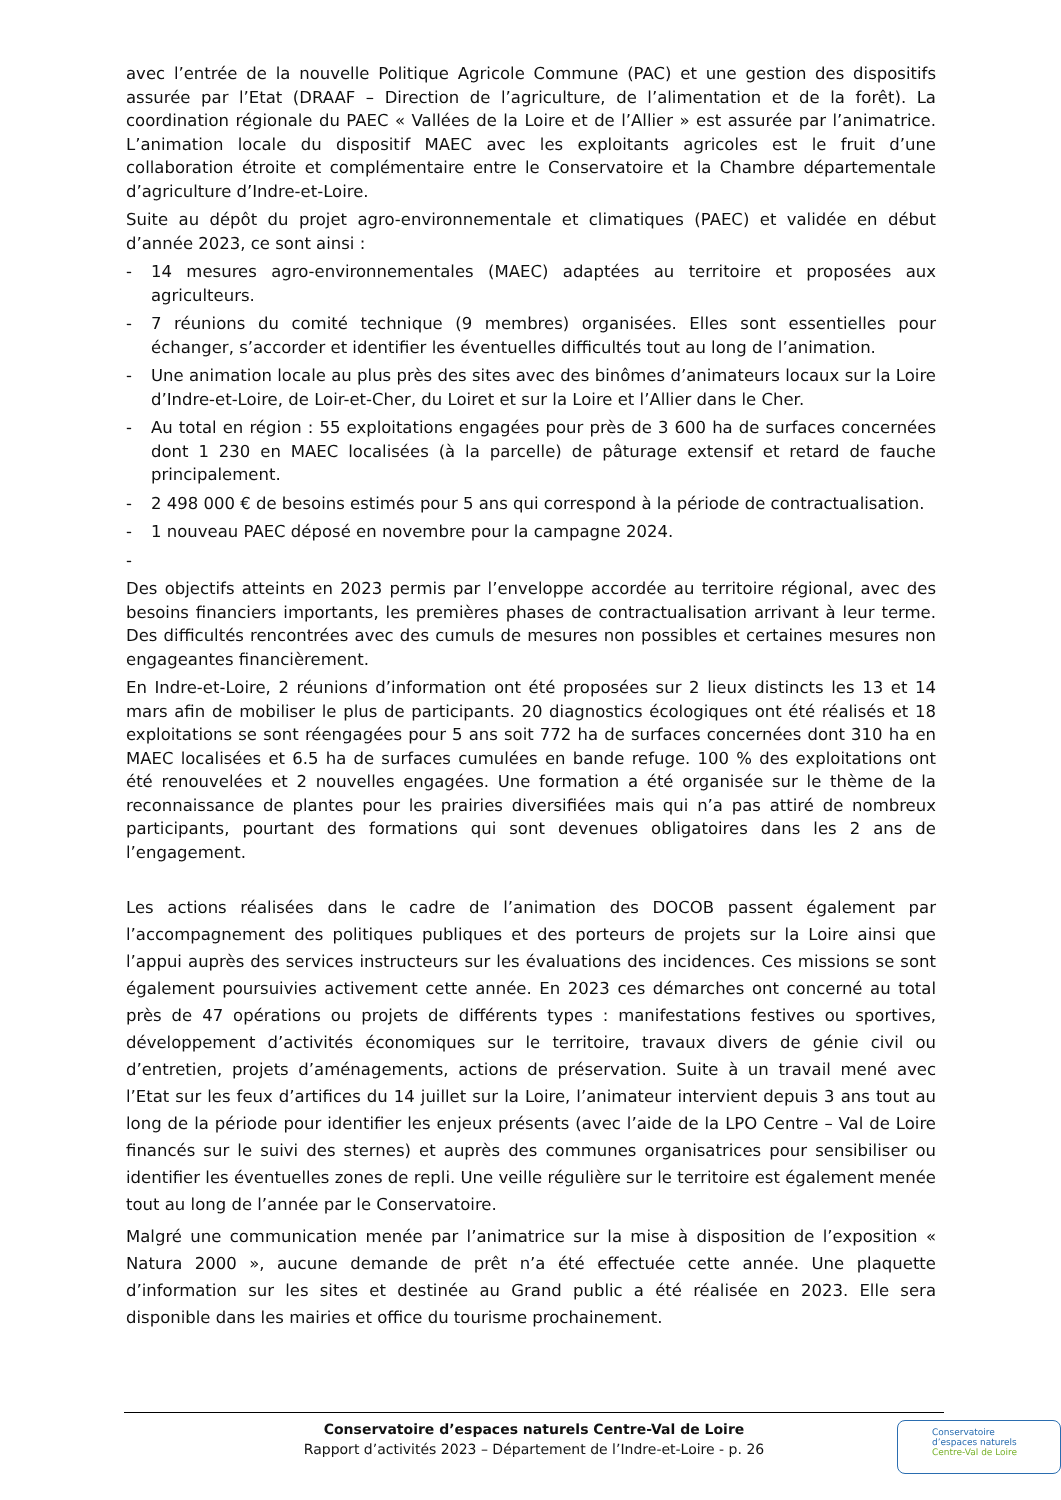avec l’entrée de la nouvelle Politique Agricole Commune (PAC) et une gestion des dispositifs assurée par l’Etat (DRAAF – Direction de l’agriculture, de l’alimentation et de la forêt). La coordination régionale du PAEC « Vallées de la Loire et de l’Allier » est assurée par l’animatrice. L’animation locale du dispositif MAEC avec les exploitants agricoles est le fruit d’une collaboration étroite et complémentaire entre le Conservatoire et la Chambre départementale d’agriculture d’Indre-et-Loire.
Suite au dépôt du projet agro-environnementale et climatiques (PAEC) et validée en début d’année 2023, ce sont ainsi :
- 14 mesures agro-environnementales (MAEC) adaptées au territoire et proposées aux agriculteurs.
- 7 réunions du comité technique (9 membres) organisées. Elles sont essentielles pour échanger, s’accorder et identifier les éventuelles difficultés tout au long de l’animation.
- Une animation locale au plus près des sites avec des binômes d’animateurs locaux sur la Loire d’Indre-et-Loire, de Loir-et-Cher, du Loiret et sur la Loire et l’Allier dans le Cher.
- Au total en région : 55 exploitations engagées pour près de 3 600 ha de surfaces concernées dont 1 230 en MAEC localisées (à la parcelle) de pâturage extensif et retard de fauche principalement.
- 2 498 000 € de besoins estimés pour 5 ans qui correspond à la période de contractualisation.
- 1 nouveau PAEC déposé en novembre pour la campagne 2024.
-
Des objectifs atteints en 2023 permis par l’enveloppe accordée au territoire régional, avec des besoins financiers importants, les premières phases de contractualisation arrivant à leur terme. Des difficultés rencontrées avec des cumuls de mesures non possibles et certaines mesures non engageantes financièrement.
En Indre-et-Loire, 2 réunions d’information ont été proposées sur 2 lieux distincts les 13 et 14 mars afin de mobiliser le plus de participants. 20 diagnostics écologiques ont été réalisés et 18 exploitations se sont réengagées pour 5 ans soit 772 ha de surfaces concernées dont 310 ha en MAEC localisées et 6.5 ha de surfaces cumulées en bande refuge. 100 % des exploitations ont été renouvelées et 2 nouvelles engagées. Une formation a été organisée sur le thème de la reconnaissance de plantes pour les prairies diversifiées mais qui n’a pas attiré de nombreux participants, pourtant des formations qui sont devenues obligatoires dans les 2 ans de l’engagement.
Les actions réalisées dans le cadre de l’animation des DOCOB passent également par l’accompagnement des politiques publiques et des porteurs de projets sur la Loire ainsi que l’appui auprès des services instructeurs sur les évaluations des incidences. Ces missions se sont également poursuivies activement cette année. En 2023 ces démarches ont concerné au total près de 47 opérations ou projets de différents types : manifestations festives ou sportives, développement d’activités économiques sur le territoire, travaux divers de génie civil ou d’entretien, projets d’aménagements, actions de préservation. Suite à un travail mené avec l’Etat sur les feux d’artifices du 14 juillet sur la Loire, l’animateur intervient depuis 3 ans tout au long de la période pour identifier les enjeux présents (avec l’aide de la LPO Centre – Val de Loire financés sur le suivi des sternes) et auprès des communes organisatrices pour sensibiliser ou identifier les éventuelles zones de repli. Une veille régulière sur le territoire est également menée tout au long de l’année par le Conservatoire.
Malgré une communication menée par l’animatrice sur la mise à disposition de l’exposition « Natura 2000 », aucune demande de prêt n’a été effectuée cette année. Une plaquette d’information sur les sites et destinée au Grand public a été réalisée en 2023. Elle sera disponible dans les mairies et office du tourisme prochainement.
Conservatoire d’espaces naturels Centre-Val de Loire
Rapport d’activités 2023 – Département de l’Indre-et-Loire - p. 26
Conservatoire
d’espaces naturels
Centre-Val de Loire